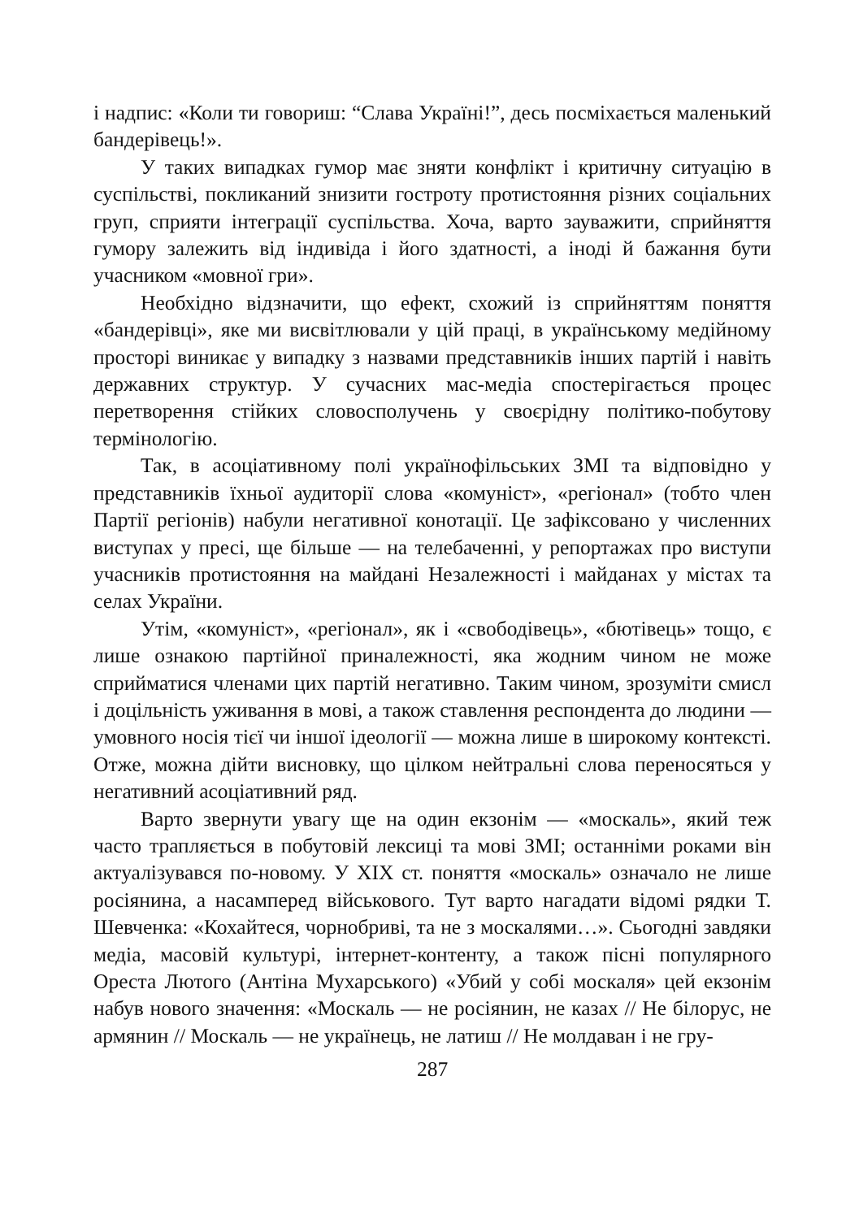і надпис: «Коли ти говориш: “Слава Україні!”, десь посміхається маленький бандерівець!».
У таких випадках гумор має зняти конфлікт і критичну ситуацію в суспільстві, покликаний знизити гостроту протистояння різних соціальних груп, сприяти інтеграції суспільства. Хоча, варто зауважити, сприйняття гумору залежить від індивіда і його здатності, а іноді й бажання бути учасником «мовної гри».
Необхідно відзначити, що ефект, схожий із сприйняттям поняття «бандерівці», яке ми висвітлювали у цій праці, в українському медійному просторі виникає у випадку з назвами представників інших партій і навіть державних структур. У сучасних мас-медіа спостерігається процес перетворення стійких словосполучень у своєрідну політико-побутову термінологію.
Так, в асоціативному полі українофільських ЗМІ та відповідно у представників їхньої аудиторії слова «комуніст», «регіонал» (тобто член Партії регіонів) набули негативної конотації. Це зафіксовано у численних виступах у пресі, ще більше — на телебаченні, у репортажах про виступи учасників протистояння на майдані Незалежності і майданах у містах та селах України.
Утім, «комуніст», «регіонал», як і «свободівець», «бютівець» тощо, є лише ознакою партійної приналежності, яка жодним чином не може сприйматися членами цих партій негативно. Таким чином, зрозуміти смисл і доцільність уживання в мові, а також ставлення респондента до людини — умовного носія тієї чи іншої ідеології — можна лише в широкому контексті. Отже, можна дійти висновку, що цілком нейтральні слова переносяться у негативний асоціативний ряд.
Варто звернути увагу ще на один екзонім — «москаль», який теж часто трапляється в побутовій лексиці та мові ЗМІ; останніми роками він актуалізувався по-новому. У XIX ст. поняття «москаль» означало не лише росіянина, а насамперед військового. Тут варто нагадати відомі рядки Т. Шевченка: «Кохайтеся, чорнобриві, та не з москалями…». Сьогодні завдяки медіа, масовій культурі, інтернет-контенту, а також пісні популярного Ореста Лютого (Антіна Мухарського) «Убий у собі москаля» цей екзонім набув нового значення: «Москаль — не росіянин, не казах // Не білорус, не армянин // Москаль — не українець, не латиш // Не молдаван і не гру-
287